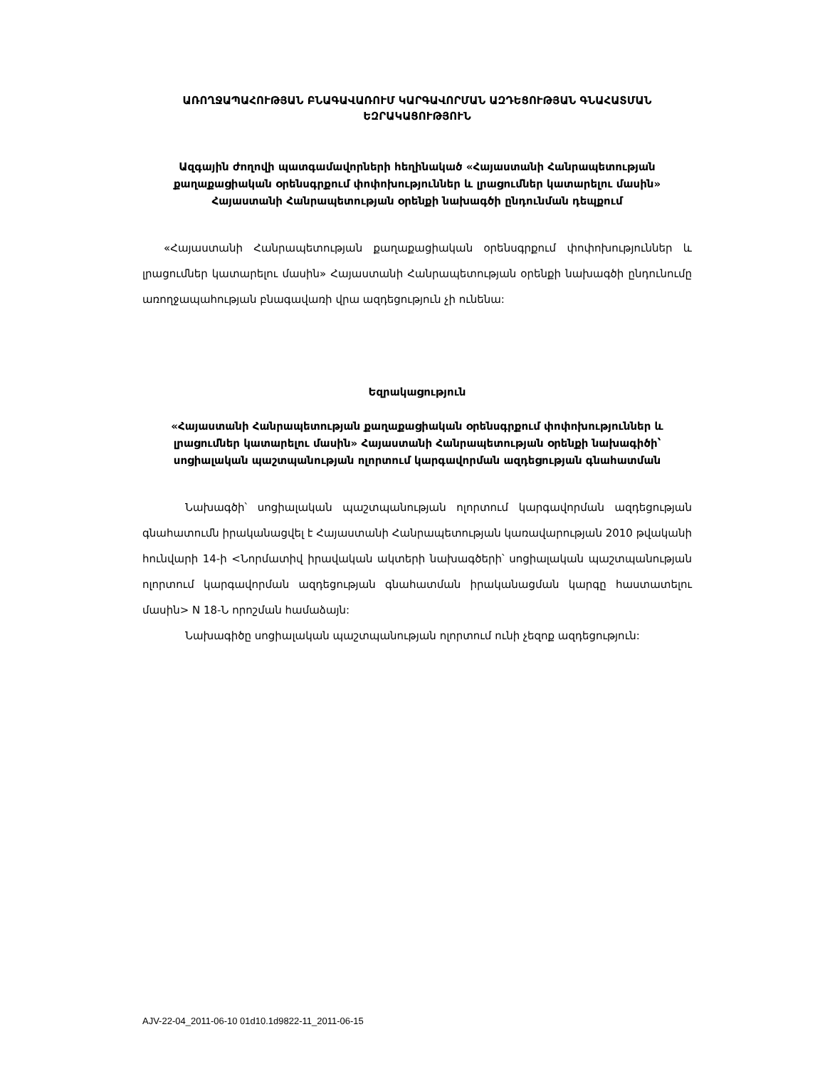ԱՌՈՂՋԱՊԱՀՈՒԹՅԱՆ ԲՆԱԳԱՎԱՌՈՒՄ ԿԱՐԳԱՎՈՐՄԱՆ ԱԶԴԵՑՈՒԹՅԱՆ ԳՆԱՀԱՏՄԱՆ ԵԶՐԱԿԱՑՈՒԹՅՈՒՆ
Ազգային ժողովի պատգամավորների հեղինակած «Հայաստանի Հանրապետության քաղաքացիական օրենսգրքում փոփոխություններ և լրացումներ կատարելու մասին» Հայաստանի Հանրապետության օրենքի նախագծի ընդունման դեպքում
«Հայաստանի Հանրապետության քաղաքացիական օրենսգրքում փոփոխություններ և լրացումներ կատարելու մասին» Հայաստանի Հանրապետության օրենքի նախագծի ընդունումը առողջապահության բնագավառի վրա ազդեցություն չի ունենա:
Եզրակացություն
«Հայաստանի Հանրապետության քաղաքացիական օրենսգրքում փոփոխություններ և լրացումներ կատարելու մասին» Հայաստանի Հանրապետության օրենքի նախագիծի՝ սոցիալական պաշտպանության ոլորտում կարգավորման ազդեցության գնահատման
Նախագծի՝ սոցիալական պաշտպանության ոլորտում կարգավորման ազդեցության գնահատումն իրականացվել է Հայաստանի Հանրապետության կառավարության 2010 թվականի հունվարի 14-ի <Նորմատիվ իրավական ակտերի նախագծերի՝ սոցիալական պաշտպանության ոլորտում կարգավորման ազդեցության գնահատման իրականացման կարգը հաստատելու մասին> N 18-Ն որոշման համաձայն:
Նախագիծը սոցիալական պաշտպանության ոլորտում ունի չեզոք ազդեցություն:
AJV-22-04_2011-06-10 01d10.1d9822-11_2011-06-15